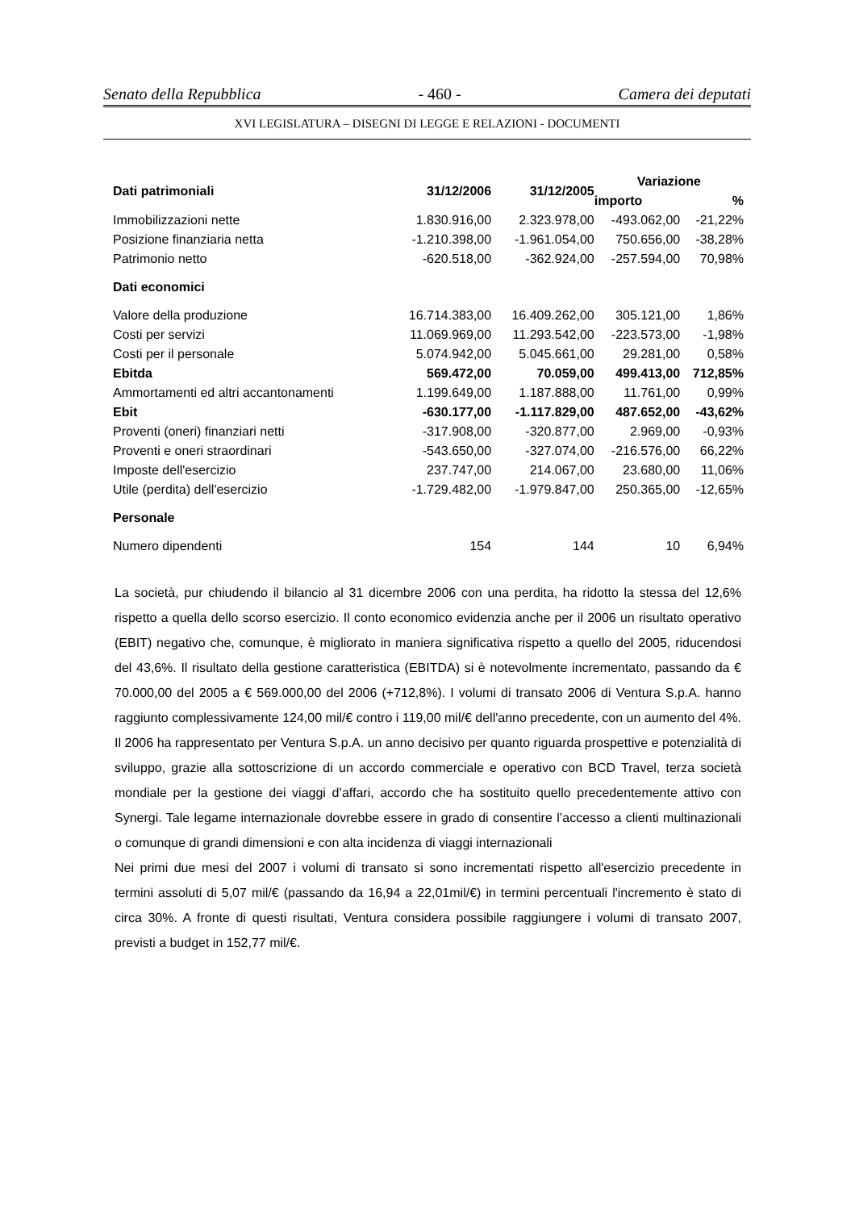Senato della Repubblica - 460 - Camera dei deputati
XVI LEGISLATURA – DISEGNI DI LEGGE E RELAZIONI - DOCUMENTI
| Dati patrimoniali | 31/12/2006 | 31/12/2005 | Variazione | |
| --- | --- | --- | --- | --- |
| | | | importo | % |
| Immobilizzazioni nette | 1.830.916,00 | 2.323.978,00 | -493.062,00 | -21,22% |
| Posizione finanziaria netta | -1.210.398,00 | -1.961.054,00 | 750.656,00 | -38,28% |
| Patrimonio netto | -620.518,00 | -362.924,00 | -257.594,00 | 70,98% |
| Dati economici | | | | |
| Valore della produzione | 16.714.383,00 | 16.409.262,00 | 305.121,00 | 1,86% |
| Costi per servizi | 11.069.969,00 | 11.293.542,00 | -223.573,00 | -1,98% |
| Costi per il personale | 5.074.942,00 | 5.045.661,00 | 29.281,00 | 0,58% |
| Ebitda | 569.472,00 | 70.059,00 | 499.413,00 | 712,85% |
| Ammortamenti ed altri accantonamenti | 1.199.649,00 | 1.187.888,00 | 11.761,00 | 0,99% |
| Ebit | -630.177,00 | -1.117.829,00 | 487.652,00 | -43,62% |
| Proventi (oneri) finanziari netti | -317.908,00 | -320.877,00 | 2.969,00 | -0,93% |
| Proventi e oneri straordinari | -543.650,00 | -327.074,00 | -216.576,00 | 66,22% |
| Imposte dell'esercizio | 237.747,00 | 214.067,00 | 23.680,00 | 11,06% |
| Utile (perdita) dell'esercizio | -1.729.482,00 | -1.979.847,00 | 250.365,00 | -12,65% |
| Personale | | | | |
| Numero dipendenti | 154 | 144 | 10 | 6,94% |
La società, pur chiudendo il bilancio al 31 dicembre 2006 con una perdita, ha ridotto la stessa del 12,6% rispetto a quella dello scorso esercizio. Il conto economico evidenzia anche per il 2006 un risultato operativo (EBIT) negativo che, comunque, è migliorato in maniera significativa rispetto a quello del 2005, riducendosi del 43,6%. Il risultato della gestione caratteristica (EBITDA) si è notevolmente incrementato, passando da € 70.000,00 del 2005 a € 569.000,00 del 2006 (+712,8%). I volumi di transato 2006 di Ventura S.p.A. hanno raggiunto complessivamente 124,00 mil/€ contro i 119,00 mil/€ dell'anno precedente, con un aumento del 4%. Il 2006 ha rappresentato per Ventura S.p.A. un anno decisivo per quanto riguarda prospettive e potenzialità di sviluppo, grazie alla sottoscrizione di un accordo commerciale e operativo con BCD Travel, terza società mondiale per la gestione dei viaggi d’affari, accordo che ha sostituito quello precedentemente attivo con Synergi. Tale legame internazionale dovrebbe essere in grado di consentire l’accesso a clienti multinazionali o comunque di grandi dimensioni e con alta incidenza di viaggi internazionali
Nei primi due mesi del 2007 i volumi di transato si sono incrementati rispetto all'esercizio precedente in termini assoluti di 5,07 mil/€ (passando da 16,94 a 22,01mil/€) in termini percentuali l'incremento è stato di circa 30%. A fronte di questi risultati, Ventura considera possibile raggiungere i volumi di transato 2007, previsti a budget in 152,77 mil/€.